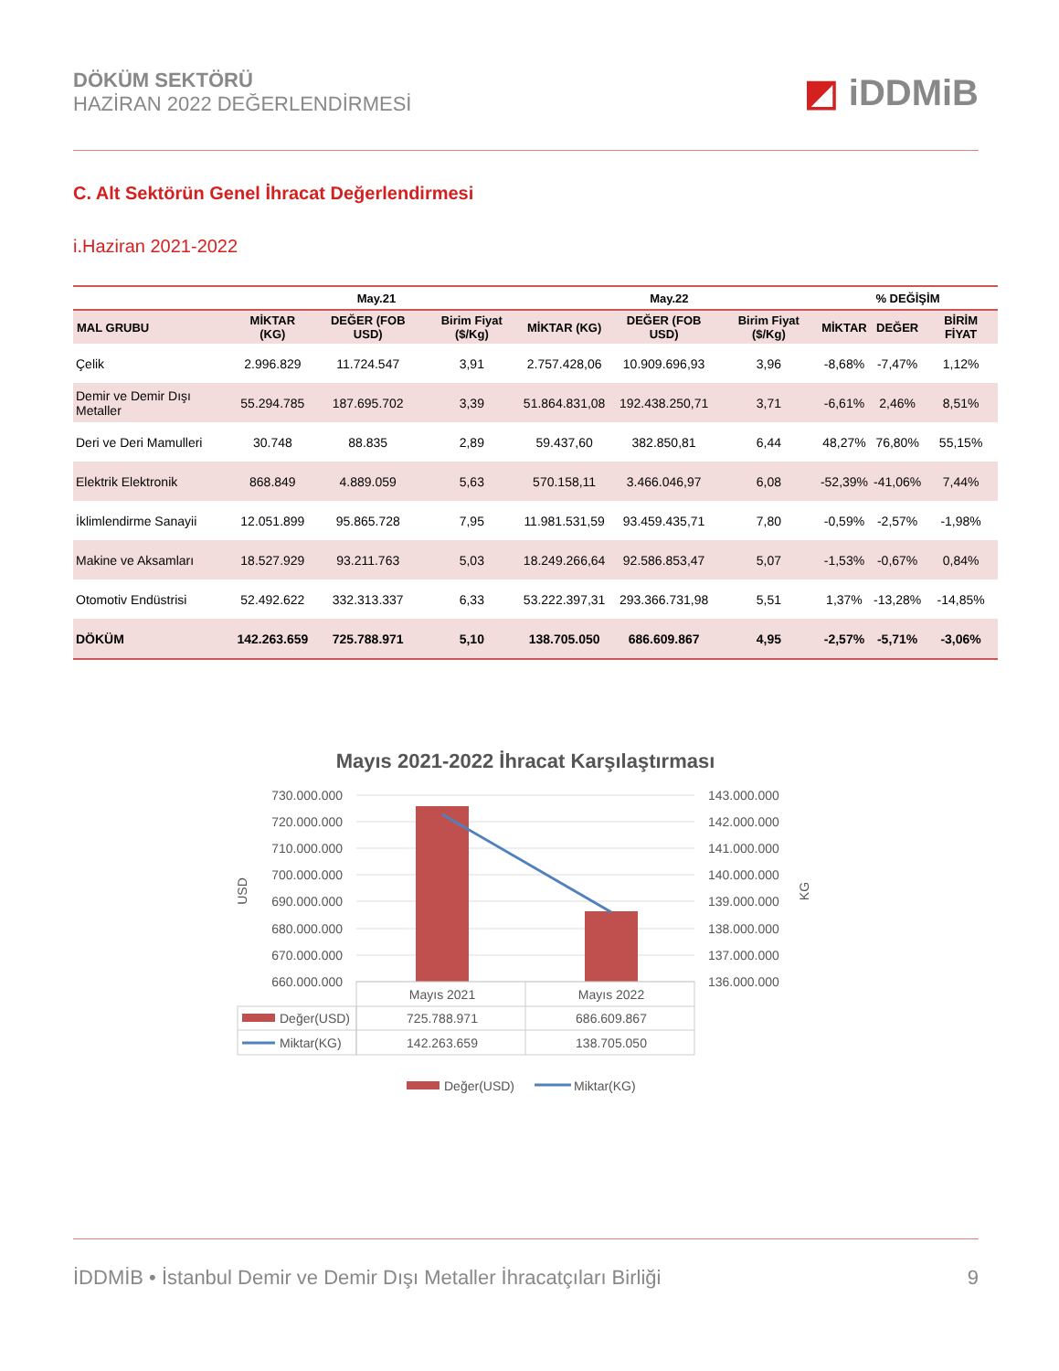DÖKÜM SEKTÖRÜ
HAZİRAN 2022 DEĞERLENDİRMESİ
◩ iDDMiB
C. Alt Sektörün Genel İhracat Değerlendirmesi
i.Haziran 2021-2022
| | May.21 | | | May.22 | | | % DEĞİŞİM | | |
| --- | --- | --- | --- | --- | --- | --- | --- | --- | --- |
| MAL GRUBU | MİKTAR (KG) | DEĞER (FOB USD) | Birim Fiyat ($/Kg) | MİKTAR (KG) | DEĞER (FOB USD) | Birim Fiyat ($/Kg) | MİKTAR | DEĞER | BİRİM FİYAT |
| Çelik | 2.996.829 | 11.724.547 | 3,91 | 2.757.428,06 | 10.909.696,93 | 3,96 | -8,68% | -7,47% | 1,12% |
| Demir ve Demir Dışı Metaller | 55.294.785 | 187.695.702 | 3,39 | 51.864.831,08 | 192.438.250,71 | 3,71 | -6,61% | 2,46% | 8,51% |
| Deri ve Deri Mamulleri | 30.748 | 88.835 | 2,89 | 59.437,60 | 382.850,81 | 6,44 | 48,27% | 76,80% | 55,15% |
| Elektrik Elektronik | 868.849 | 4.889.059 | 5,63 | 570.158,11 | 3.466.046,97 | 6,08 | -52,39% | -41,06% | 7,44% |
| İklimlendirme Sanayii | 12.051.899 | 95.865.728 | 7,95 | 11.981.531,59 | 93.459.435,71 | 7,80 | -0,59% | -2,57% | -1,98% |
| Makine ve Aksamları | 18.527.929 | 93.211.763 | 5,03 | 18.249.266,64 | 92.586.853,47 | 5,07 | -1,53% | -0,67% | 0,84% |
| Otomotiv Endüstrisi | 52.492.622 | 332.313.337 | 6,33 | 53.222.397,31 | 293.366.731,98 | 5,51 | 1,37% | -13,28% | -14,85% |
| DÖKÜM | 142.263.659 | 725.788.971 | 5,10 | 138.705.050 | 686.609.867 | 4,95 | -2,57% | -5,71% | -3,06% |
Mayıs 2021-2022 İhracat Karşılaştırması
730.000.000
720.000.000
710.000.000
700.000.000
690.000.000
680.000.000
670.000.000
660.000.000
143.000.000
142.000.000
141.000.000
140.000.000
139.000.000
138.000.000
137.000.000
136.000.000
USD
KG
Mayıs 2021
Mayıs 2022
Değer(USD)
Miktar(KG)
725.788.971
686.609.867
142.263.659
138.705.050
Değer(USD)
Miktar(KG)
İDDMİB • İstanbul Demir ve Demir Dışı Metaller İhracatçıları Birliği
9